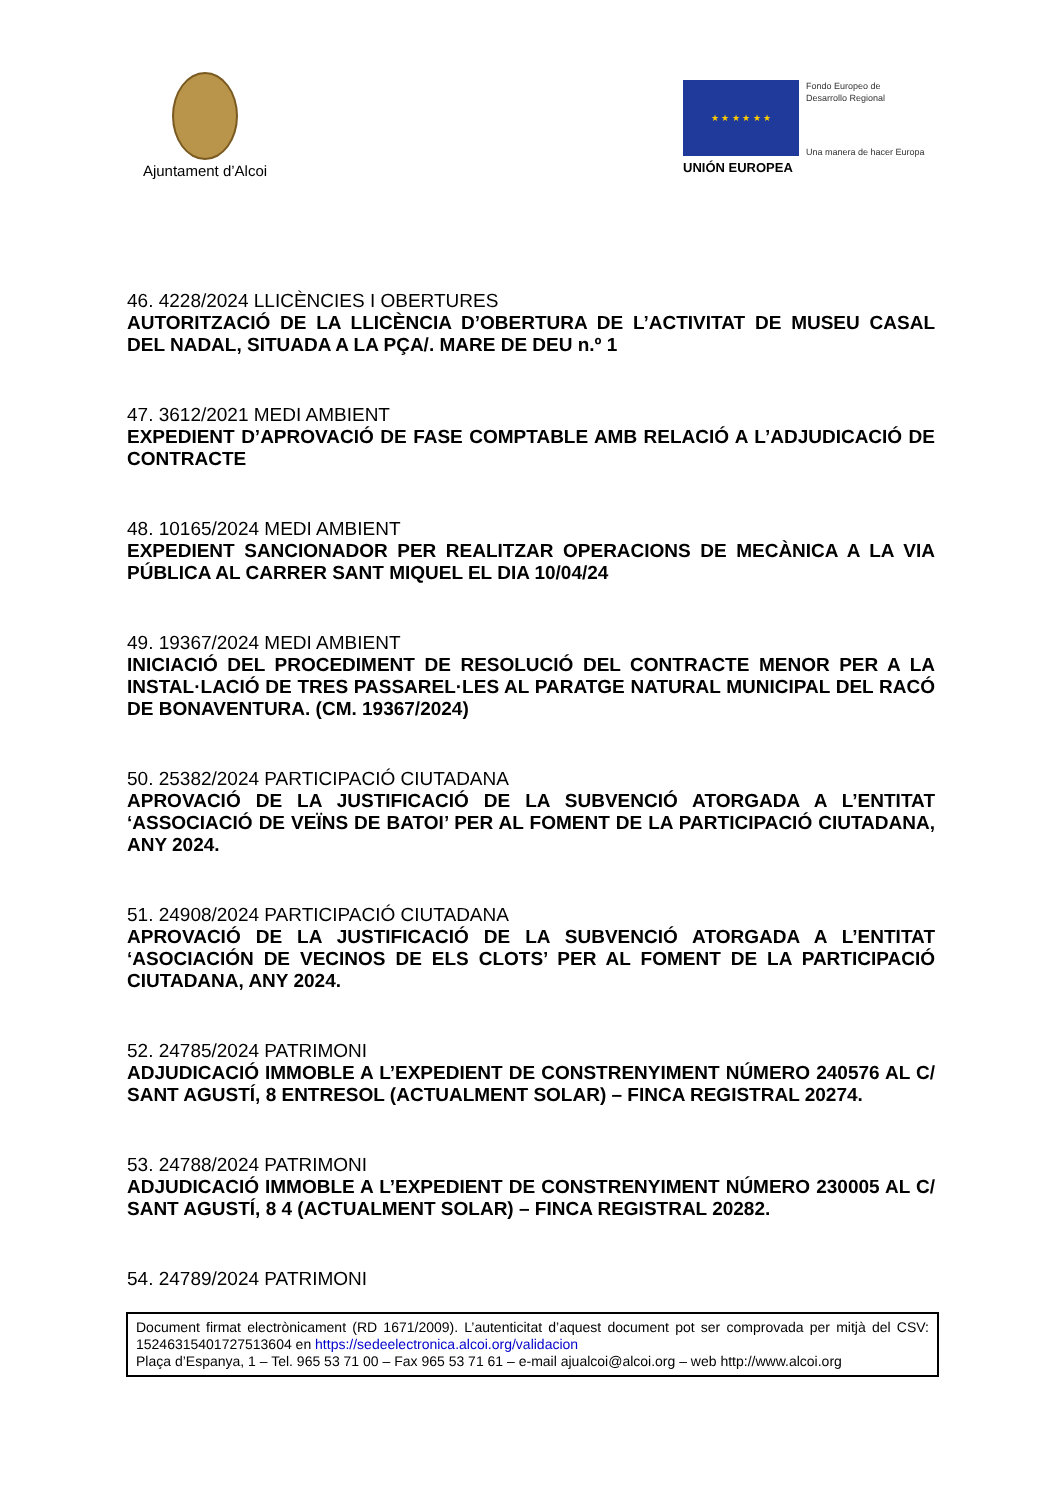Ajuntament d’Alcoi
★ ★ ★ ★ ★ ★
UNIÓN EUROPEA
Fondo Europeo de
Desarrollo Regional
Una manera de hacer Europa
46. 4228/2024 LLICÈNCIES I OBERTURES
AUTORITZACIÓ DE LA LLICÈNCIA D’OBERTURA DE L’ACTIVITAT DE MUSEU CASAL DEL NADAL, SITUADA A LA PÇA/. MARE DE DEU n.º 1
47. 3612/2021 MEDI AMBIENT
EXPEDIENT D’APROVACIÓ DE FASE COMPTABLE AMB RELACIÓ A L’ADJUDICACIÓ DE CONTRACTE
48. 10165/2024 MEDI AMBIENT
EXPEDIENT SANCIONADOR PER REALITZAR OPERACIONS DE MECÀNICA A LA VIA PÚBLICA AL CARRER SANT MIQUEL EL DIA 10/04/24
49. 19367/2024 MEDI AMBIENT
INICIACIÓ DEL PROCEDIMENT DE RESOLUCIÓ DEL CONTRACTE MENOR PER A LA INSTAL·LACIÓ DE TRES PASSAREL·LES AL PARATGE NATURAL MUNICIPAL DEL RACÓ DE BONAVENTURA. (CM. 19367/2024)
50. 25382/2024 PARTICIPACIÓ CIUTADANA
APROVACIÓ DE LA JUSTIFICACIÓ DE LA SUBVENCIÓ ATORGADA A L’ENTITAT ‘ASSOCIACIÓ DE VEÏNS DE BATOI’ PER AL FOMENT DE LA PARTICIPACIÓ CIUTADANA, ANY 2024.
51. 24908/2024 PARTICIPACIÓ CIUTADANA
APROVACIÓ DE LA JUSTIFICACIÓ DE LA SUBVENCIÓ ATORGADA A L’ENTITAT ‘ASOCIACIÓN DE VECINOS DE ELS CLOTS’ PER AL FOMENT DE LA PARTICIPACIÓ CIUTADANA, ANY 2024.
52. 24785/2024 PATRIMONI
ADJUDICACIÓ IMMOBLE A L’EXPEDIENT DE CONSTRENYIMENT NÚMERO 240576 AL C/ SANT AGUSTÍ, 8 ENTRESOL (ACTUALMENT SOLAR) – FINCA REGISTRAL 20274.
53. 24788/2024 PATRIMONI
ADJUDICACIÓ IMMOBLE A L’EXPEDIENT DE CONSTRENYIMENT NÚMERO 230005 AL C/ SANT AGUSTÍ, 8 4 (ACTUALMENT SOLAR) – FINCA REGISTRAL 20282.
54. 24789/2024 PATRIMONI
Document firmat electrònicament (RD 1671/2009). L’autenticitat d’aquest document pot ser comprovada per mitjà del CSV: 15246315401727513604 en https://sedeelectronica.alcoi.org/validacion
Plaça d’Espanya, 1 – Tel. 965 53 71 00 – Fax 965 53 71 61 – e-mail ajualcoi@alcoi.org – web http://www.alcoi.org